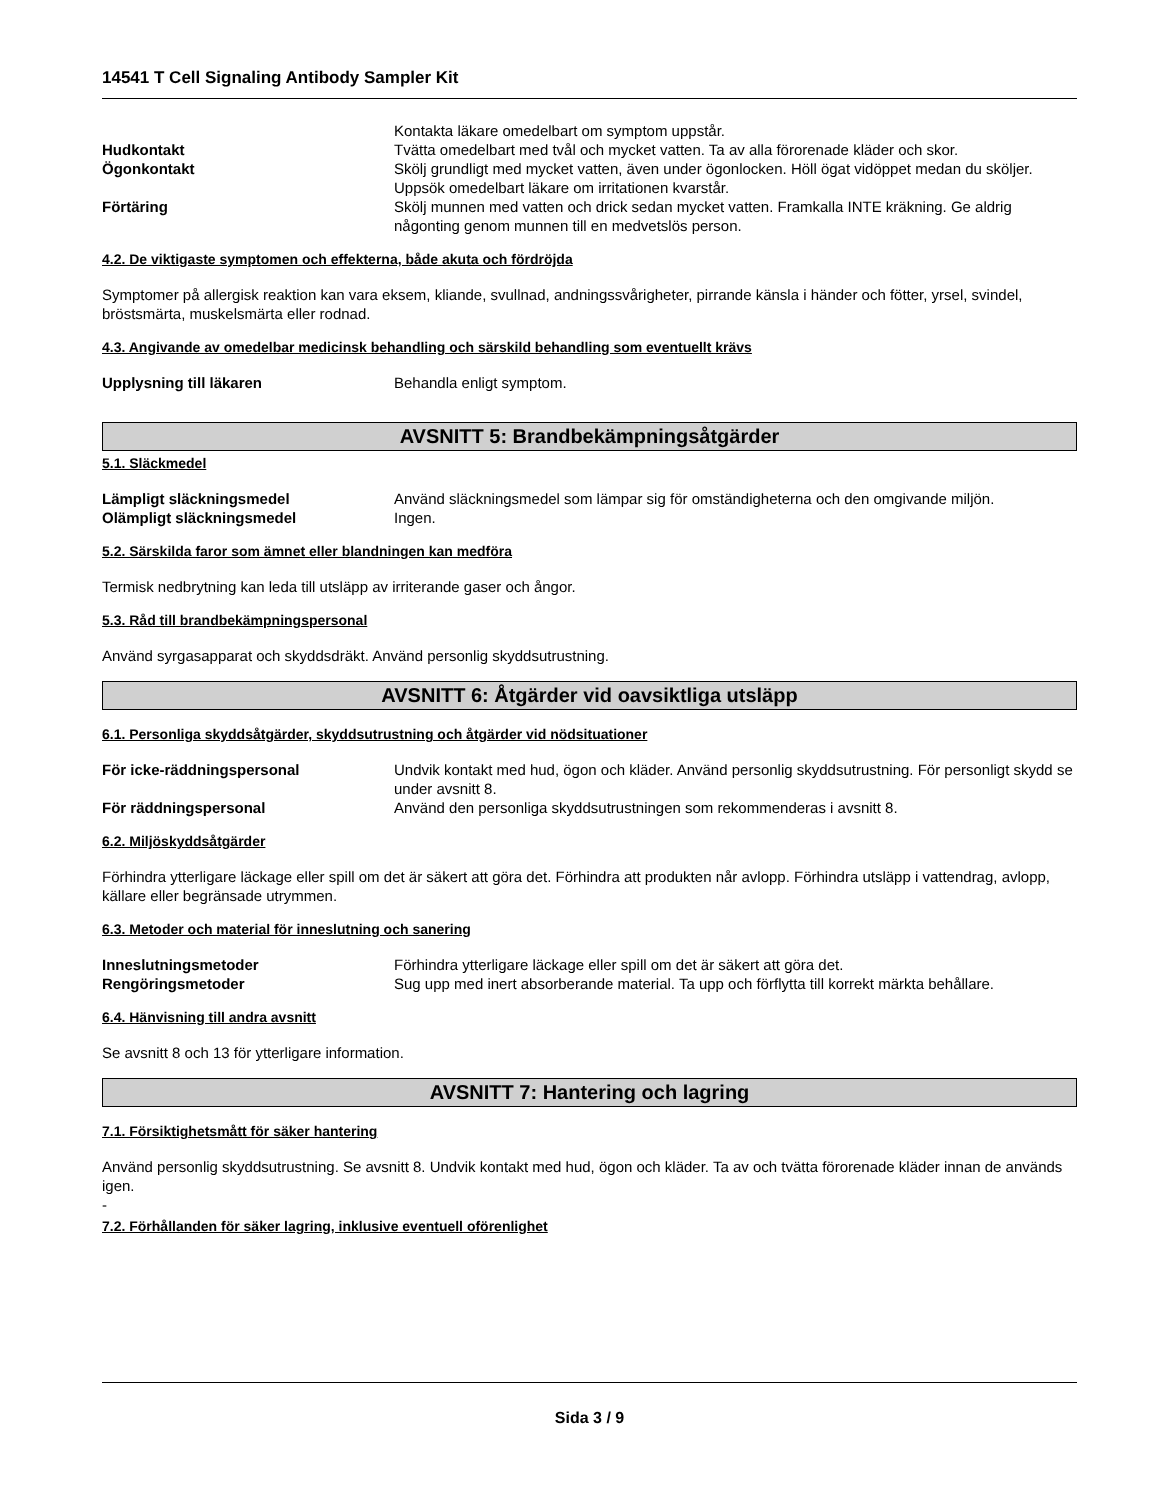14541 T Cell Signaling Antibody Sampler Kit
Kontakta läkare omedelbart om symptom uppstår.
Hudkontakt Tvätta omedelbart med tvål och mycket vatten. Ta av alla förorenade kläder och skor.
Ögonkontakt Skölj grundligt med mycket vatten, även under ögonlocken. Höll ögat vidöppet medan du sköljer. Uppsök omedelbart läkare om irritationen kvarstår.
Förtäring Skölj munnen med vatten och drick sedan mycket vatten. Framkalla INTE kräkning. Ge aldrig någonting genom munnen till en medvetslös person.
4.2. De viktigaste symptomen och effekterna, både akuta och fördröjda
Symptomer på allergisk reaktion kan vara eksem, kliande, svullnad, andningssvårigheter, pirrande känsla i händer och fötter, yrsel, svindel, bröstsmärta, muskelsmärta eller rodnad.
4.3. Angivande av omedelbar medicinsk behandling och särskild behandling som eventuellt krävs
Upplysning till läkaren Behandla enligt symptom.
AVSNITT 5: Brandbekämpningsåtgärder
5.1. Släckmedel
Lämpligt släckningsmedel Använd släckningsmedel som lämpar sig för omständigheterna och den omgivande miljön.
Olämpligt släckningsmedel Ingen.
5.2. Särskilda faror som ämnet eller blandningen kan medföra
Termisk nedbrytning kan leda till utsläpp av irriterande gaser och ångor.
5.3. Råd till brandbekämpningspersonal
Använd syrgasapparat och skyddsdräkt. Använd personlig skyddsutrustning.
AVSNITT 6: Åtgärder vid oavsiktliga utsläpp
6.1. Personliga skyddsåtgärder, skyddsutrustning och åtgärder vid nödsituationer
För icke-räddningspersonal Undvik kontakt med hud, ögon och kläder. Använd personlig skyddsutrustning. För personligt skydd se under avsnitt 8.
För räddningspersonal Använd den personliga skyddsutrustningen som rekommenderas i avsnitt 8.
6.2. Miljöskyddsåtgärder
Förhindra ytterligare läckage eller spill om det är säkert att göra det. Förhindra att produkten når avlopp. Förhindra utsläpp i vattendrag, avlopp, källare eller begränsade utrymmen.
6.3. Metoder och material för inneslutning och sanering
Inneslutningsmetoder Förhindra ytterligare läckage eller spill om det är säkert att göra det.
Rengöringsmetoder Sug upp med inert absorberande material. Ta upp och förflytta till korrekt märkta behållare.
6.4. Hänvisning till andra avsnitt
Se avsnitt 8 och 13 för ytterligare information.
AVSNITT 7: Hantering och lagring
7.1. Försiktighetsmått för säker hantering
Använd personlig skyddsutrustning. Se avsnitt 8. Undvik kontakt med hud, ögon och kläder. Ta av och tvätta förorenade kläder innan de används igen.
-
7.2. Förhållanden för säker lagring, inklusive eventuell oförenlighet
Sida 3 / 9